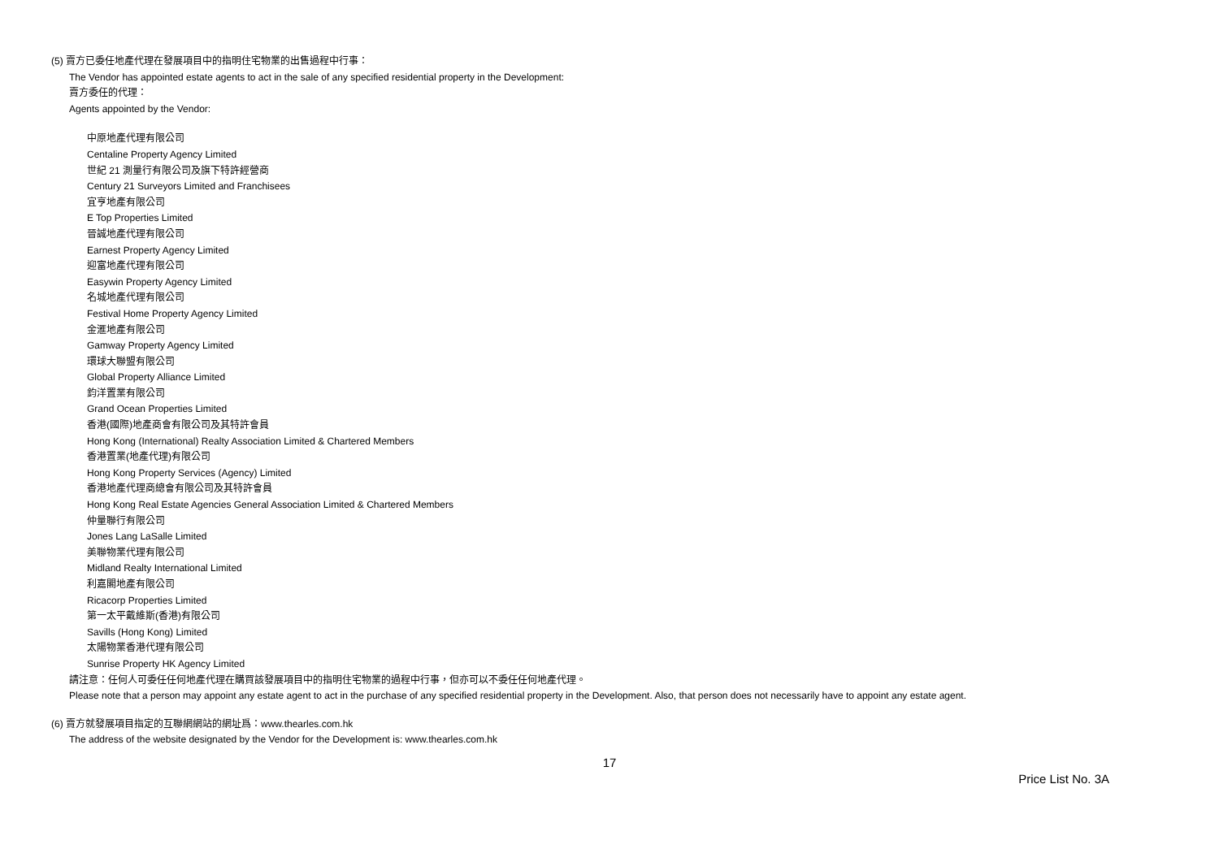(5) 賣方已委任地產代理在發展項目中的指明住宅物業的出售過程中行事：
The Vendor has appointed estate agents to act in the sale of any specified residential property in the Development:
賣方委任的代理：
Agents appointed by the Vendor:
中原地產代理有限公司
Centaline Property Agency Limited
世紀 21 測量行有限公司及旗下特許經營商
Century 21 Surveyors Limited and Franchisees
宜亨地產有限公司
E Top Properties Limited
晉誠地產代理有限公司
Earnest Property Agency Limited
迎富地產代理有限公司
Easywin Property Agency Limited
名城地產代理有限公司
Festival Home Property Agency Limited
金滙地產有限公司
Gamway Property Agency Limited
環球大聯盟有限公司
Global Property Alliance Limited
鈞洋置業有限公司
Grand Ocean Properties Limited
香港(國際)地產商會有限公司及其特許會員
Hong Kong (International) Realty Association Limited & Chartered Members
香港置業(地產代理)有限公司
Hong Kong Property Services (Agency) Limited
香港地產代理商總會有限公司及其特許會員
Hong Kong Real Estate Agencies General Association Limited & Chartered Members
仲量聯行有限公司
Jones Lang LaSalle Limited
美聯物業代理有限公司
Midland Realty International Limited
利嘉閣地產有限公司
Ricacorp Properties Limited
第一太平戴維斯(香港)有限公司
Savills (Hong Kong) Limited
太陽物業香港代理有限公司
Sunrise Property HK Agency Limited
請注意：任何人可委任任何地產代理在購買該發展項目中的指明住宅物業的過程中行事，但亦可以不委任任何地產代理。
Please note that a person may appoint any estate agent to act in the purchase of any specified residential property in the Development. Also, that person does not necessarily have to appoint any estate agent.
(6) 賣方就發展項目指定的互聯網網站的網址爲：www.thearles.com.hk
The address of the website designated by the Vendor for the Development is: www.thearles.com.hk
17
Price List No. 3A